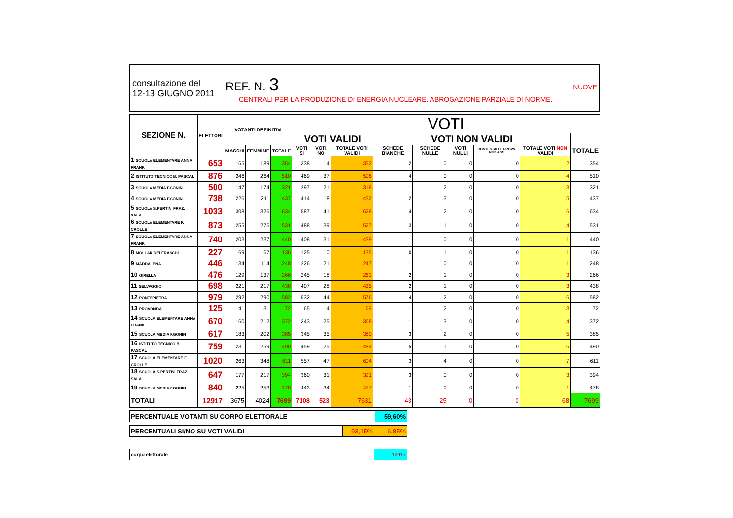consultazione del
12-13 GIUGNO 2011
REF. N. 3 NUOVE
CENTRALI PER LA PRODUZIONE DI ENERGIA NUCLEARE. ABROGAZIONE PARZIALE DI NORME.
| SEZIONE N. | ELETTORI | VOTANTI DEFINITIVI | | | VOTI | | | | | | | | |
| --- | --- | --- | --- | --- | --- | --- | --- | --- | --- | --- | --- | --- | --- |
| | | | | | VOTI VALIDI | | | VOTI NON VALIDI | | | | | |
| | | MASCHI | FEMMINE | TOTALE | VOTI SI | VOTI NO | TOTALE VOTI VALIDI | SCHEDE BIANCHE | SCHEDE NULLE | VOTI NULLI | CONTESTATI E PROVV. NON ASS | TOTALE VOTI NON VALIDI | TOTALE |
| 1 SCUOLA ELEMENTARE ANNA FRANK | 653 | 165 | 189 | 354 | 338 | 14 | 352 | 2 | 0 | 0 | 0 | 2 | 354 |
| 2 ISTITUTO TECNICO B. PASCAL | 876 | 246 | 264 | 510 | 469 | 37 | 506 | 4 | 0 | 0 | 0 | 4 | 510 |
| 3 SCUOLA MEDIA F.GONIN | 500 | 147 | 174 | 321 | 297 | 21 | 318 | 1 | 2 | 0 | 0 | 3 | 321 |
| 4 SCUOLA MEDIA F.GONIN | 738 | 226 | 211 | 437 | 414 | 18 | 432 | 2 | 3 | 0 | 0 | 5 | 437 |
| 5 SCUOLA S.PERTINI FRAZ. SALA | 1033 | 308 | 326 | 634 | 587 | 41 | 628 | 4 | 2 | 0 | 0 | 6 | 634 |
| 6 SCUOLA ELEMENTARE F. CROLLE | 873 | 255 | 276 | 531 | 488 | 39 | 527 | 3 | 1 | 0 | 0 | 4 | 531 |
| 7 SCUOLA ELEMENTARE ANNA FRANK | 740 | 203 | 237 | 440 | 408 | 31 | 439 | 1 | 0 | 0 | 0 | 1 | 440 |
| 8 MOLLAR DEI FRANCHI | 227 | 69 | 67 | 136 | 125 | 10 | 135 | 0 | 1 | 0 | 0 | 1 | 136 |
| 9 MADDALENA | 446 | 134 | 114 | 248 | 226 | 21 | 247 | 1 | 0 | 0 | 0 | 1 | 248 |
| 10 GIRELLA | 476 | 129 | 137 | 266 | 245 | 18 | 263 | 2 | 1 | 0 | 0 | 3 | 266 |
| 11 SELVAGGIO | 698 | 221 | 217 | 438 | 407 | 28 | 435 | 2 | 1 | 0 | 0 | 3 | 438 |
| 12 PONTEPIETRA | 979 | 292 | 290 | 582 | 532 | 44 | 576 | 4 | 2 | 0 | 0 | 6 | 582 |
| 13 PROVONDA | 125 | 41 | 31 | 72 | 65 | 4 | 69 | 1 | 2 | 0 | 0 | 3 | 72 |
| 14 SCUOLA ELEMENTARE ANNA FRANK | 670 | 160 | 212 | 372 | 343 | 25 | 368 | 1 | 3 | 0 | 0 | 4 | 372 |
| 15 SCUOLA MEDIA F.GONIN | 617 | 183 | 202 | 385 | 345 | 35 | 380 | 3 | 2 | 0 | 0 | 5 | 385 |
| 16 ISTITUTO TECNICO B. PASCAL | 759 | 231 | 259 | 490 | 459 | 25 | 484 | 5 | 1 | 0 | 0 | 6 | 490 |
| 17 SCUOLA ELEMENTARE F. CROLLE | 1020 | 263 | 348 | 611 | 557 | 47 | 604 | 3 | 4 | 0 | 0 | 7 | 611 |
| 18 SCUOLA S.PERTINI FRAZ. SALA | 647 | 177 | 217 | 394 | 360 | 31 | 391 | 3 | 0 | 0 | 0 | 3 | 394 |
| 19 SCUOLA MEDIA F.GONIN | 840 | 225 | 253 | 478 | 443 | 34 | 477 | 1 | 0 | 0 | 0 | 1 | 478 |
| TOTALI | 12917 | 3675 | 4024 | 7699 | 7108 | 523 | 7631 | 43 | 25 | 0 | 0 | 68 | 7699 |
| PERCENTUALE VOTANTI SU CORPO ELETTORALE | 59,60% |
| PERCENTUALI SI/NO SU VOTI VALIDI | 93,15% | 6,85% |
| corpo elettorale | 12917 |